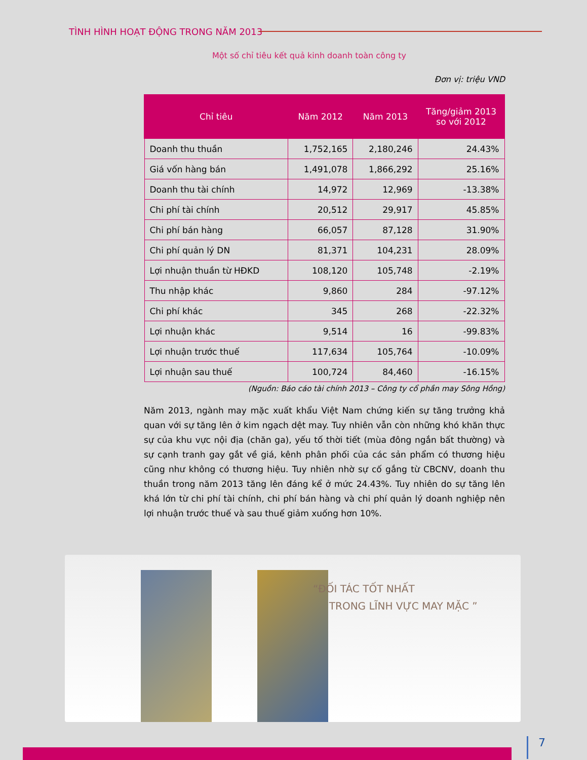TÌNH HÌNH HOẠT ĐỘNG TRONG NĂM 2013
Một số chỉ tiêu kết quả kinh doanh toàn công ty
Đơn vị: triệu VND
| Chỉ tiêu | Năm 2012 | Năm 2013 | Tăng/giảm 2013 so với 2012 |
| --- | --- | --- | --- |
| Doanh thu thuần | 1,752,165 | 2,180,246 | 24.43% |
| Giá vốn hàng bán | 1,491,078 | 1,866,292 | 25.16% |
| Doanh thu tài chính | 14,972 | 12,969 | -13.38% |
| Chi phí tài chính | 20,512 | 29,917 | 45.85% |
| Chi phí bán hàng | 66,057 | 87,128 | 31.90% |
| Chi phí quản lý DN | 81,371 | 104,231 | 28.09% |
| Lợi nhuận thuần từ HĐKD | 108,120 | 105,748 | -2.19% |
| Thu nhập khác | 9,860 | 284 | -97.12% |
| Chi phí khác | 345 | 268 | -22.32% |
| Lợi nhuận khác | 9,514 | 16 | -99.83% |
| Lợi nhuận trước thuế | 117,634 | 105,764 | -10.09% |
| Lợi nhuận sau thuế | 100,724 | 84,460 | -16.15% |
(Nguồn: Báo cáo tài chính 2013 – Công ty cổ phần may Sông Hồng)
Năm 2013, ngành may mặc xuất khẩu Việt Nam chứng kiến sự tăng trưởng khả quan với sự tăng lên ở kim ngạch dệt may. Tuy nhiên vẫn còn những khó khăn thực sự của khu vực nội địa (chăn ga), yếu tố thời tiết (mùa đông ngắn bất thường) và sự cạnh tranh gay gắt về giá, kênh phân phối của các sản phẩm có thương hiệu cũng như không có thương hiệu. Tuy nhiên nhờ sự cố gắng từ CBCNV, doanh thu thuần trong năm 2013 tăng lên đáng kể ở mức 24.43%. Tuy nhiên do sự tăng lên khá lớn từ chi phí tài chính, chi phí bán hàng và chi phí quản lý doanh nghiệp nên lợi nhuận trước thuế và sau thuế giảm xuống hơn 10%.
“ĐỐI TÁC TỐT NHẤT
TRONG LĨNH VỰC MAY MẶC ”
7